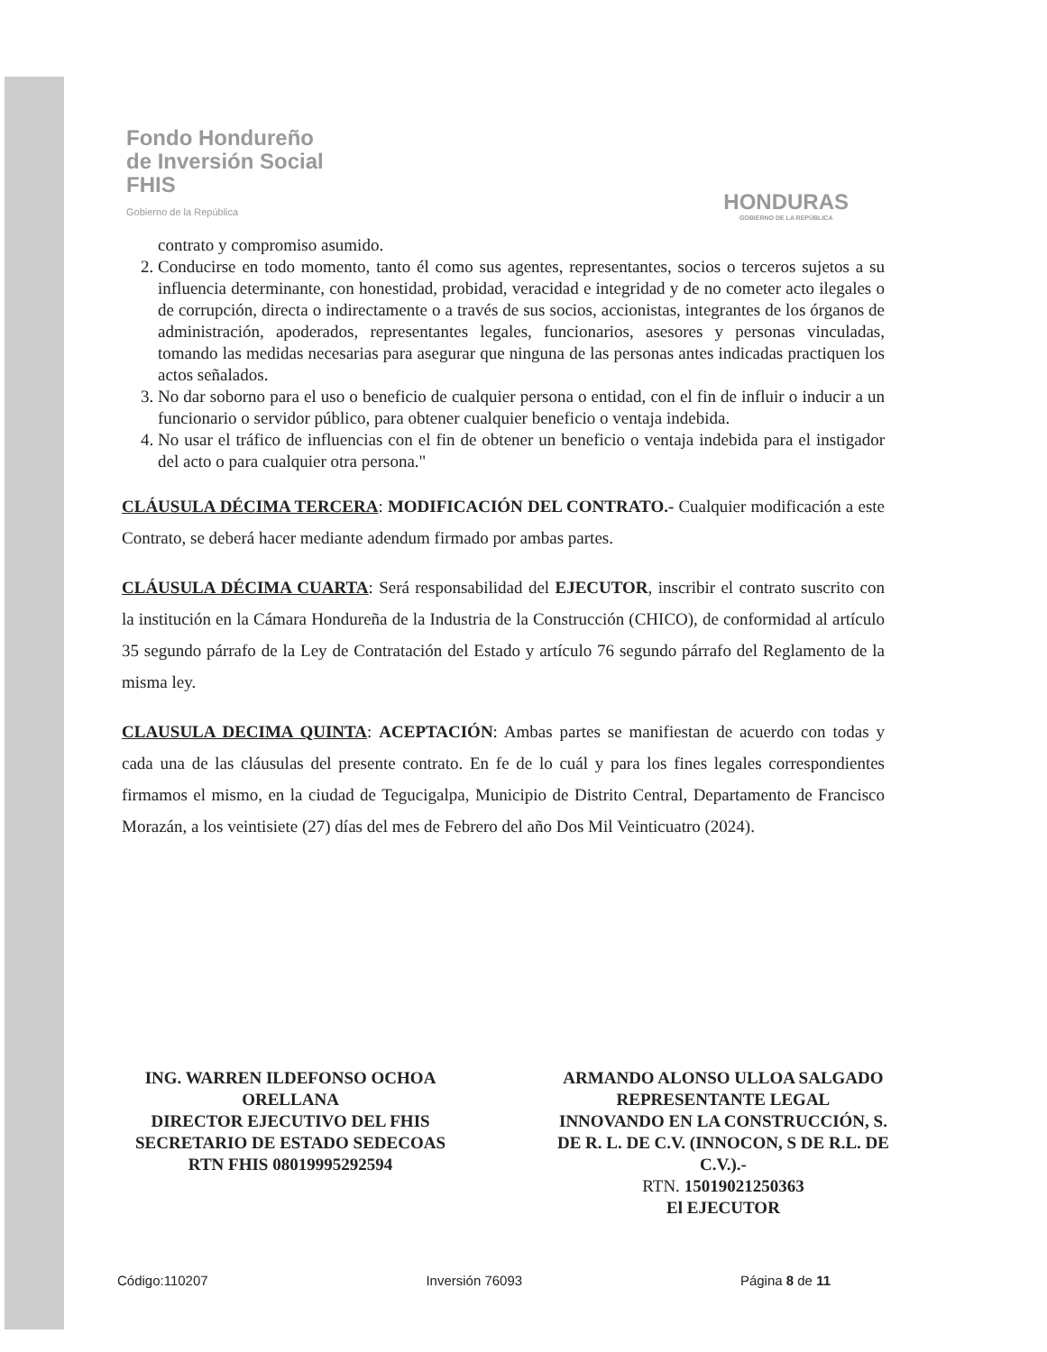Fondo Hondureño
de Inversión Social
FHIS
Gobierno de la República
HONDURAS
GOBIERNO DE LA REPÚBLICA
contrato y compromiso asumido.
2. Conducirse en todo momento, tanto él como sus agentes, representantes, socios o terceros sujetos a su influencia determinante, con honestidad, probidad, veracidad e integridad y de no cometer acto ilegales o de corrupción, directa o indirectamente o a través de sus socios, accionistas, integrantes de los órganos de administración, apoderados, representantes legales, funcionarios, asesores y personas vinculadas, tomando las medidas necesarias para asegurar que ninguna de las personas antes indicadas practiquen los actos señalados.
3. No dar soborno para el uso o beneficio de cualquier persona o entidad, con el fin de influir o inducir a un funcionario o servidor público, para obtener cualquier beneficio o ventaja indebida.
4. No usar el tráfico de influencias con el fin de obtener un beneficio o ventaja indebida para el instigador del acto o para cualquier otra persona."
CLÁUSULA DÉCIMA TERCERA: MODIFICACIÓN DEL CONTRATO.- Cualquier modificación a este Contrato, se deberá hacer mediante adendum firmado por ambas partes.
CLÁUSULA DÉCIMA CUARTA: Será responsabilidad del EJECUTOR, inscribir el contrato suscrito con la institución en la Cámara Hondureña de la Industria de la Construcción (CHICO), de conformidad al artículo 35 segundo párrafo de la Ley de Contratación del Estado y artículo 76 segundo párrafo del Reglamento de la misma ley.
CLAUSULA DECIMA QUINTA: ACEPTACIÓN: Ambas partes se manifiestan de acuerdo con todas y cada una de las cláusulas del presente contrato. En fe de lo cuál y para los fines legales correspondientes firmamos el mismo, en la ciudad de Tegucigalpa, Municipio de Distrito Central, Departamento de Francisco Morazán, a los veintisiete (27) días del mes de Febrero del año Dos Mil Veinticuatro (2024).
ING. WARREN ILDEFONSO OCHOA
ORELLANA
DIRECTOR EJECUTIVO DEL FHIS
SECRETARIO DE ESTADO SEDECOAS
RTN FHIS 08019995292594
ARMANDO ALONSO ULLOA SALGADO
REPRESENTANTE LEGAL
INNOVANDO EN LA CONSTRUCCIÓN, S.
DE R. L. DE C.V. (INNOCON, S DE R.L. DE
C.V.).-
RTN. 15019021250363
El EJECUTOR
Código:110207 Inversión 76093 Página 8 de 11